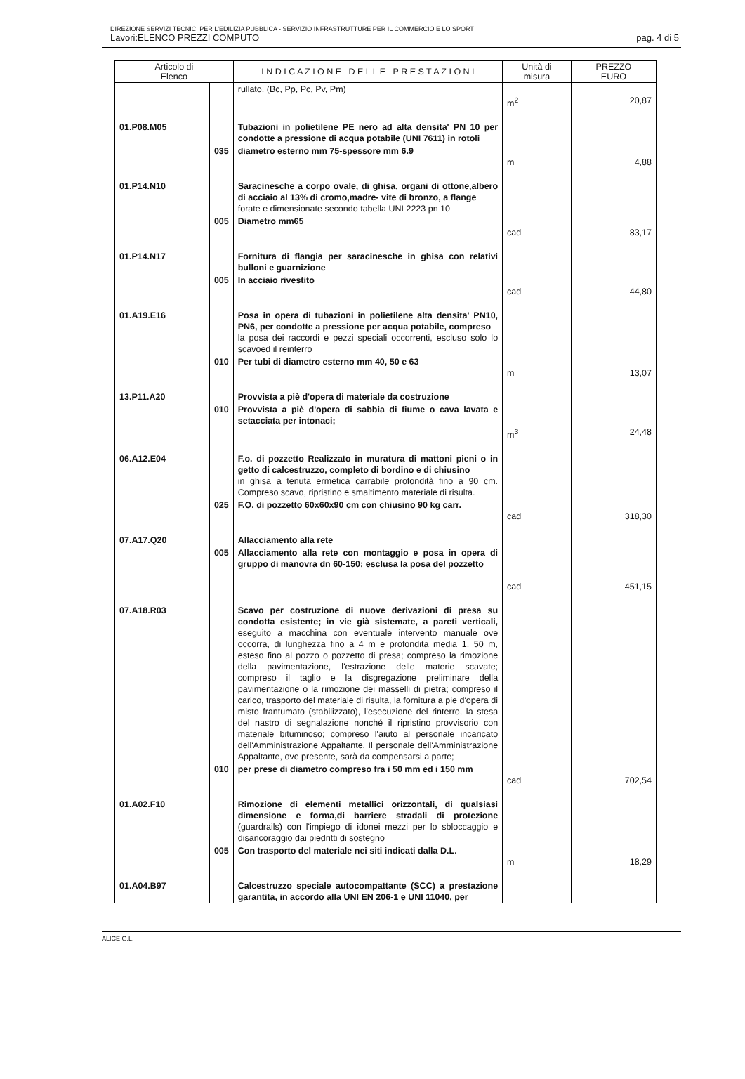DIREZIONE SERVIZI TECNICI PER L'EDILIZIA PUBBLICA - SERVIZIO INFRASTRUTTURE PER IL COMMERCIO E LO SPORT
Lavori:ELENCO PREZZI COMPUTO pag. 4 di 5
| Articolo di Elenco | | I N D I C A Z I O N E D E L L E P R E S T A Z I O N I | Unità di misura | PREZZO EURO |
| --- | --- | --- | --- | --- |
| | | rullato. (Bc, Pp, Pc, Pv, Pm) | m<sup>2</sup> | 20,87 |
| 01.P08.M05 | | Tubazioni in polietilene PE nero ad alta densita' PN 10 per condotte a pressione di acqua potabile (UNI 7611) in rotoli | | |
| | 035 | diametro esterno mm 75-spessore mm 6.9 | m | 4,88 |
| 01.P14.N10 | | Saracinesche a corpo ovale, di ghisa, organi di ottone,albero di acciaio al 13% di cromo,madre- vite di bronzo, a flange forate e dimensionate secondo tabella UNI 2223 pn 10 | | |
| | 005 | Diametro mm65 | cad | 83,17 |
| 01.P14.N17 | | Fornitura di flangia per saracinesche in ghisa con relativi bulloni e guarnizione | | |
| | 005 | In acciaio rivestito | cad | 44,80 |
| 01.A19.E16 | | Posa in opera di tubazioni in polietilene alta densita' PN10, PN6, per condotte a pressione per acqua potabile, compreso la posa dei raccordi e pezzi speciali occorrenti, escluso solo lo scavoed il reinterro | | |
| | 010 | Per tubi di diametro esterno mm 40, 50 e 63 | m | 13,07 |
| 13.P11.A20 | | Provvista a piè d'opera di materiale da costruzione | | |
| | 010 | Provvista a piè d'opera di sabbia di fiume o cava lavata e setacciata per intonaci; | m<sup>3</sup> | 24,48 |
| 06.A12.E04 | | F.o. di pozzetto Realizzato in muratura di mattoni pieni o in getto di calcestruzzo, completo di bordino e di chiusino in ghisa a tenuta ermetica carrabile profondità fino a 90 cm. Compreso scavo, ripristino e smaltimento materiale di risulta. | | |
| | 025 | F.O. di pozzetto 60x60x90 cm con chiusino 90 kg carr. | cad | 318,30 |
| 07.A17.Q20 | | Allacciamento alla rete | | |
| | 005 | Allacciamento alla rete con montaggio e posa in opera di gruppo di manovra dn 60-150; esclusa la posa del pozzetto | cad | 451,15 |
| 07.A18.R03 | | Scavo per costruzione di nuove derivazioni di presa su condotta esistente; in vie già sistemate, a pareti verticali, eseguito a macchina con eventuale intervento manuale ove occorra, di lunghezza fino a 4 m e profondita media 1. 50 m, esteso fino al pozzo o pozzetto di presa; compreso la rimozione della pavimentazione, l'estrazione delle materie scavate; compreso il taglio e la disgregazione preliminare della pavimentazione o la rimozione dei masselli di pietra; compreso il carico, trasporto del materiale di risulta, la fornitura a pie d'opera di misto frantumato (stabilizzato), l'esecuzione del rinterro, la stesa del nastro di segnalazione nonché il ripristino provvisorio con materiale bituminoso; compreso l'aiuto al personale incaricato dell'Amministrazione Appaltante. Il personale dell'Amministrazione Appaltante, ove presente, sarà da compensarsi a parte; | | |
| | 010 | per prese di diametro compreso fra i 50 mm ed i 150 mm | cad | 702,54 |
| 01.A02.F10 | | Rimozione di elementi metallici orizzontali, di qualsiasi dimensione e forma,di barriere stradali di protezione (guardrails) con l'impiego di idonei mezzi per lo sbloccaggio e disancoraggio dai piedritti di sostegno | | |
| | 005 | Con trasporto del materiale nei siti indicati dalla D.L. | m | 18,29 |
| 01.A04.B97 | | Calcestruzzo speciale autocompattante (SCC) a prestazione garantita, in accordo alla UNI EN 206-1 e UNI 11040, per | | |
ALICE G.L.